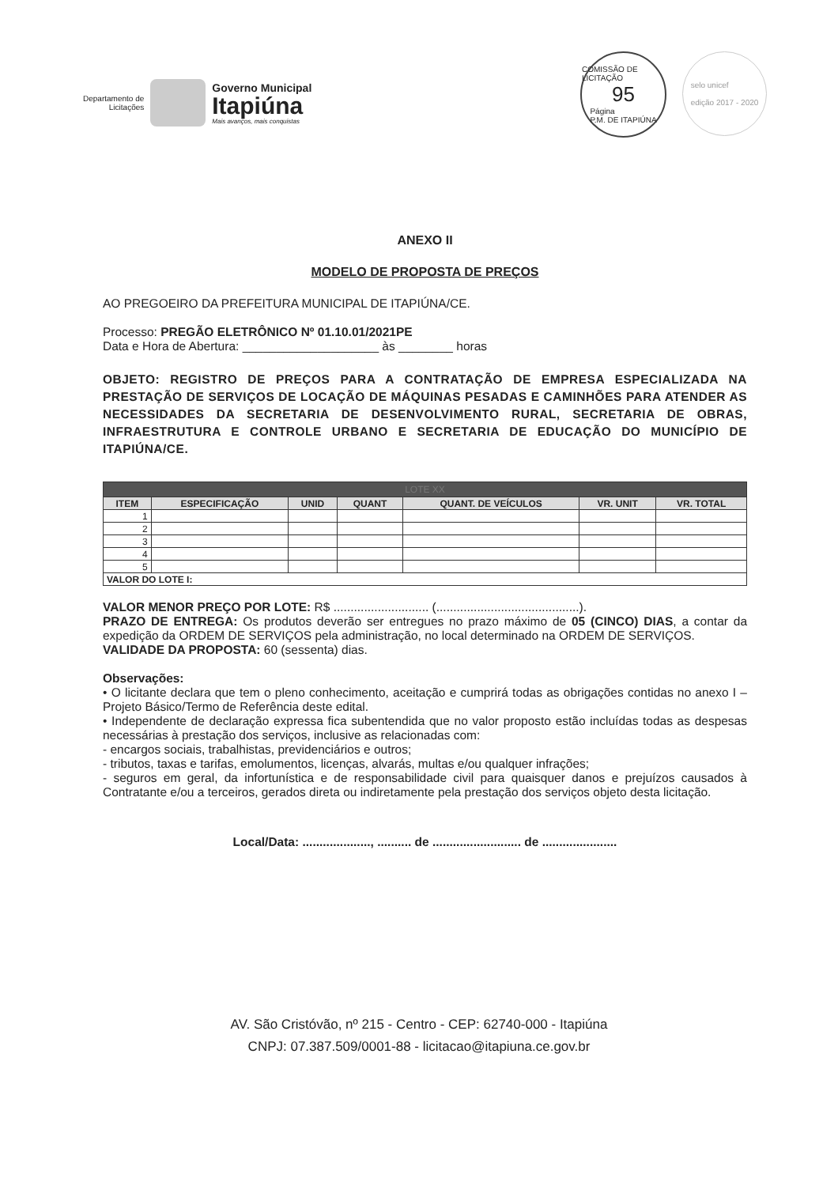Departamento de
Licitações
Governo Municipal
Itapiúna
Mais avanços, mais conquistas
COMISSÃO DE LICITAÇÃO
95
Página
P.M. DE ITAPIÚNA
selo unicef
edição 2017 - 2020
ANEXO II
MODELO DE PROPOSTA DE PREÇOS
AO PREGOEIRO DA PREFEITURA MUNICIPAL DE ITAPIÚNA/CE.
Processo: PREGÃO ELETRÔNICO Nº 01.10.01/2021PE
Data e Hora de Abertura: ____________________ às ________ horas
OBJETO: REGISTRO DE PREÇOS PARA A CONTRATAÇÃO DE EMPRESA ESPECIALIZADA NA PRESTAÇÃO DE SERVIÇOS DE LOCAÇÃO DE MÁQUINAS PESADAS E CAMINHÕES PARA ATENDER AS NECESSIDADES DA SECRETARIA DE DESENVOLVIMENTO RURAL, SECRETARIA DE OBRAS, INFRAESTRUTURA E CONTROLE URBANO E SECRETARIA DE EDUCAÇÃO DO MUNICÍPIO DE ITAPIÚNA/CE.
| LOTE XX | | | | | | |
| ITEM | ESPECIFICAÇÃO | UNID | QUANT | QUANT. DE VEÍCULOS | VR. UNIT | VR. TOTAL |
| 1 | | | | | | |
| 2 | | | | | | |
| 3 | | | | | | |
| 4 | | | | | | |
| 5 | | | | | | |
| VALOR DO LOTE I: | | | | | | |
VALOR MENOR PREÇO POR LOTE: R$ ............................ (..........................................).
PRAZO DE ENTREGA: Os produtos deverão ser entregues no prazo máximo de 05 (CINCO) DIAS, a contar da expedição da ORDEM DE SERVIÇOS pela administração, no local determinado na ORDEM DE SERVIÇOS.
VALIDADE DA PROPOSTA: 60 (sessenta) dias.
Observações:
• O licitante declara que tem o pleno conhecimento, aceitação e cumprirá todas as obrigações contidas no anexo I – Projeto Básico/Termo de Referência deste edital.
• Independente de declaração expressa fica subentendida que no valor proposto estão incluídas todas as despesas necessárias à prestação dos serviços, inclusive as relacionadas com:
- encargos sociais, trabalhistas, previdenciários e outros;
- tributos, taxas e tarifas, emolumentos, licenças, alvarás, multas e/ou qualquer infrações;
- seguros em geral, da infortunística e de responsabilidade civil para quaisquer danos e prejuízos causados à Contratante e/ou a terceiros, gerados direta ou indiretamente pela prestação dos serviços objeto desta licitação.
Local/Data: ...................., .......... de .......................... de ......................
AV. São Cristóvão, nº 215 - Centro - CEP: 62740-000 - Itapiúna
CNPJ: 07.387.509/0001-88 - licitacao@itapiuna.ce.gov.br